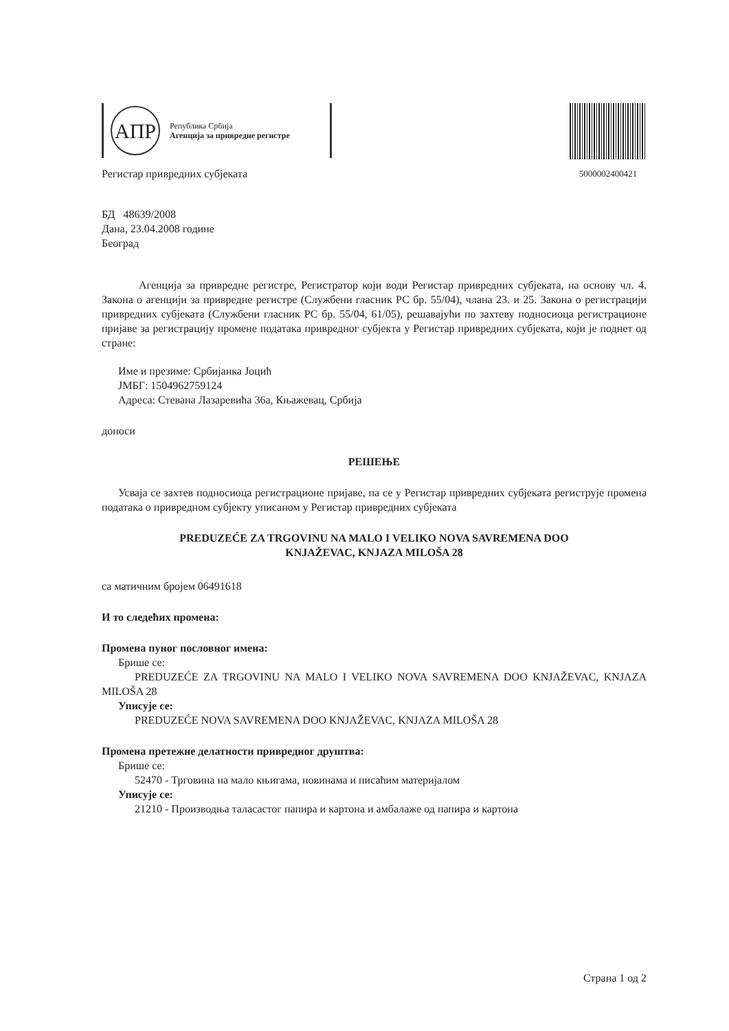АПР
Република Србија
Агенција за привредне регистре
Регистар привредних субјеката
5000002400421
БД 48639/2008
Дана, 23.04.2008 године
Београд
Агенција за привредне регистре, Регистратор који води Регистар привредних субјеката, на основу чл. 4. Закона о агенцији за привредне регистре (Службени гласник РС бр. 55/04), члана 23. и 25. Закона о регистрацији привредних субјеката (Службени гласник РС бр. 55/04, 61/05), решавајући по захтеву подносиоца регистрационе пријаве за регистрацију промене података привредног субјекта у Регистар привредних субјеката, који је поднет од стране:
Име и презиме: Србијанка Јоцић
ЈМБГ: 1504962759124
Адреса: Стевана Лазаревића 36а, Књажевац, Србија
доноси
РЕШЕЊЕ
Усваја се захтев подносиоца регистрационе пријаве, па се у Регистар привредних субјеката региструје промена података о привредном субјекту уписаном у Регистар привредних субјеката
PREDUZEĆE ZA TRGOVINU NA MALO I VELIKO NOVA SAVREMENA DOO
KNJAŽEVAC, KNJAZA MILOŠA 28
са матичним бројем 06491618
И то следећих промена:
Промена пуног пословног имена:
Брише се:
PREDUZEĆE ZA TRGOVINU NA MALO I VELIKO NOVA SAVREMENA DOO KNJAŽEVAC, KNJAZA MILOŠA 28
Уписује се:
PREDUZEĆE NOVA SAVREMENA DOO KNJAŽEVAC, KNJAZA MILOŠA 28
Промена претежне делатности привредног друштва:
Брише се:
52470 - Трговина на мало књигама, новинама и писаћим материјалом
Уписује се:
21210 - Производња таласастог папира и картона и амбалаже од папира и картона
Страна 1 од 2